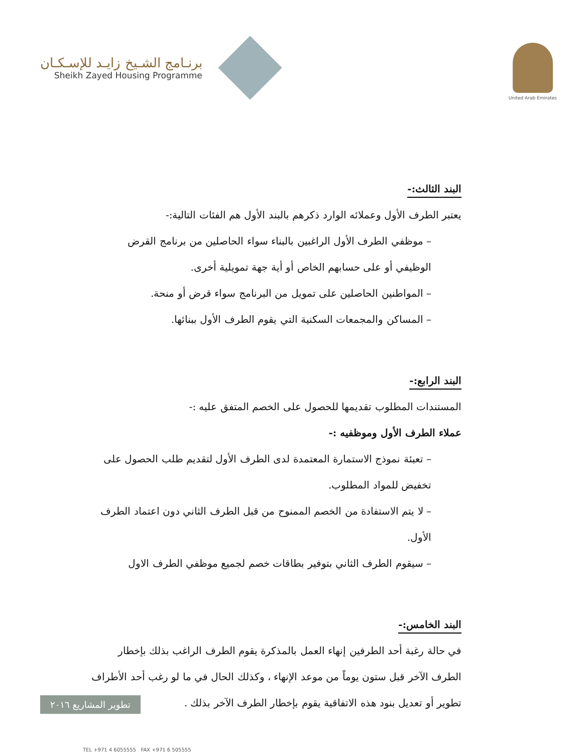برنـامج الشـيخ زايـد للإسـكـان
Sheikh Zayed Housing Programme
United Arab Emirates
البند الثالث:-
يعتبر الطرف الأول وعملائه الوارد ذكرهم بالبند الأول هم الفئات التالية:-
– موظفي الطرف الأول الراغبين بالبناء سواء الحاصلين من برنامج القرض الوظيفي أو على حسابهم الخاص أو أية جهة تمويلية أخرى.
– المواطنين الحاصلين على تمويل من البرنامج سواء قرض أو منحة.
– المساكن والمجمعات السكنية التي يقوم الطرف الأول ببنائها.
البند الرابع:-
المستندات المطلوب تقديمها للحصول على الخصم المتفق عليه :-
عملاء الطرف الأول وموظفيه :-
– تعبئة نموذج الاستمارة المعتمدة لدى الطرف الأول لتقديم طلب الحصول على تخفيض للمواد المطلوب.
– لا يتم الاستفادة من الخصم الممنوح من قبل الطرف الثاني دون اعتماد الطرف الأول.
– سيقوم الطرف الثاني بتوفير بطاقات خصم لجميع موظفي الطرف الاول
البند الخامس:-
في حالة رغبة أحد الطرفين إنهاء العمل بالمذكرة يقوم الطرف الراغب بذلك بإخطار الطرف الآخر قبل ستون يوماً من موعد الإنهاء ، وكذلك الحال في ما لو رغب أحد الأطراف تطوير أو تعديل بنود هذه الاتفاقية يقوم بإخطار الطرف الآخر بذلك .
تطوير المشاريع ٢٠١٦
TEL +971 4 6055555 FAX +971 6 505555